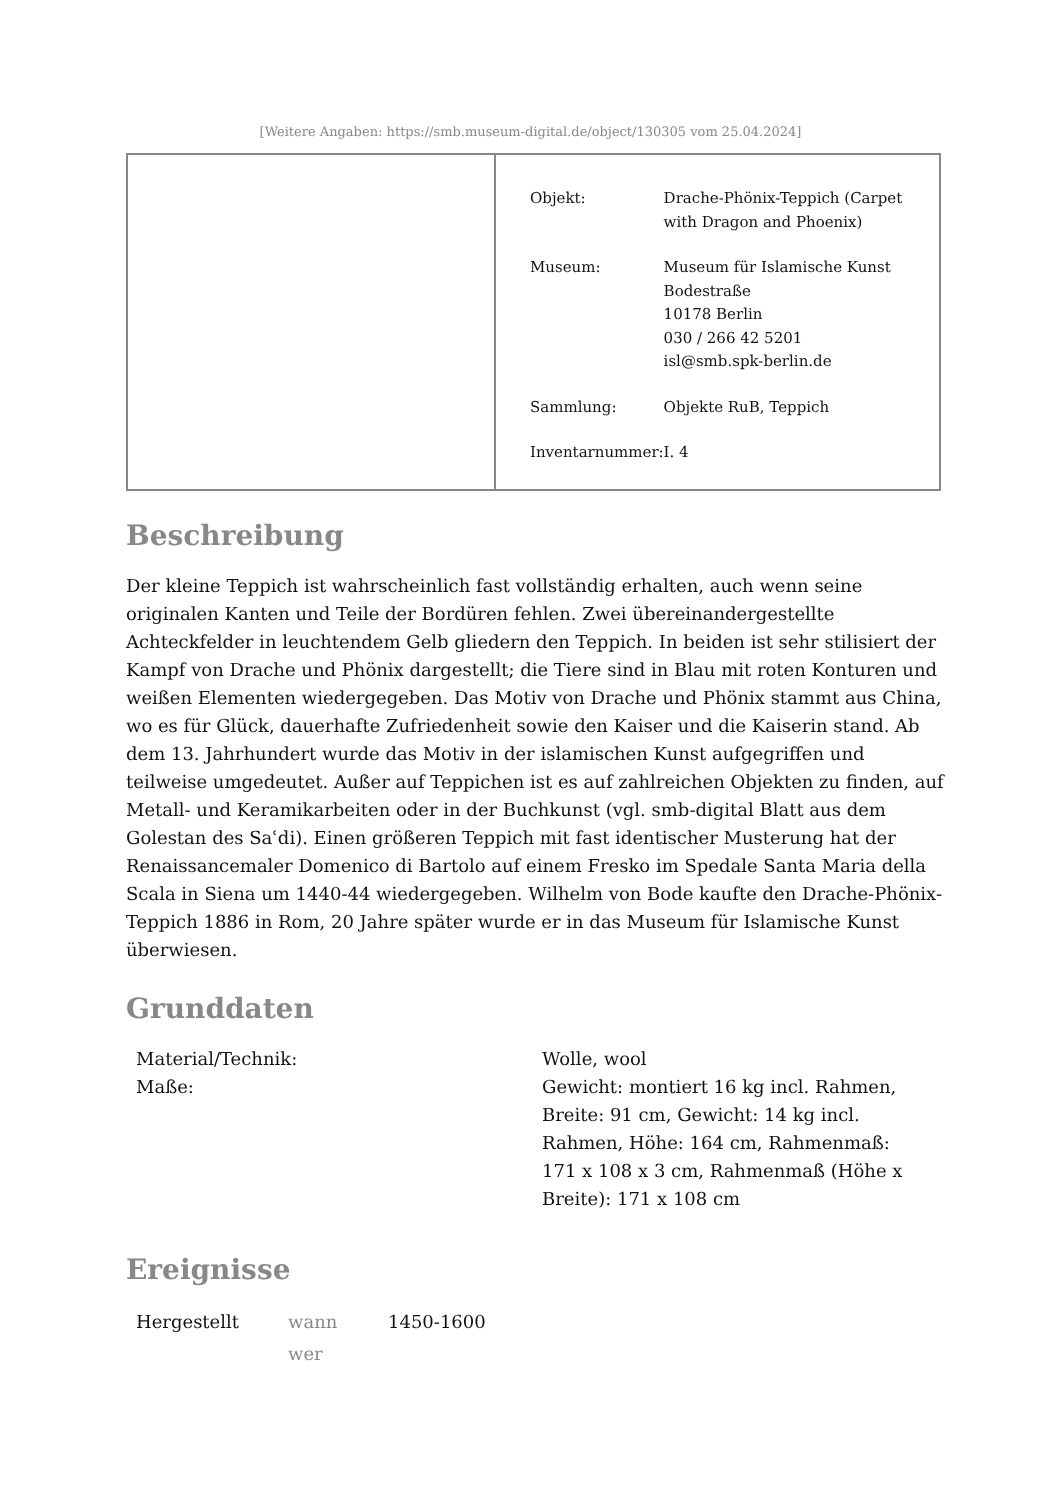[Weitere Angaben: https://smb.museum-digital.de/object/130305 vom 25.04.2024]
| Objekt: | Drache-Phönix-Teppich (Carpet with Dragon and Phoenix) |
| Museum: | Museum für Islamische Kunst Bodestraße 10178 Berlin 030 / 266 42 5201 isl@smb.spk-berlin.de |
| Sammlung: | Objekte RuB, Teppich |
| Inventarnummer: | I. 4 |
Beschreibung
Der kleine Teppich ist wahrscheinlich fast vollständig erhalten, auch wenn seine originalen Kanten und Teile der Bordüren fehlen. Zwei übereinandergestellte Achteckfelder in leuchtendem Gelb gliedern den Teppich. In beiden ist sehr stilisiert der Kampf von Drache und Phönix dargestellt; die Tiere sind in Blau mit roten Konturen und weißen Elementen wiedergegeben. Das Motiv von Drache und Phönix stammt aus China, wo es für Glück, dauerhafte Zufriedenheit sowie den Kaiser und die Kaiserin stand. Ab dem 13. Jahrhundert wurde das Motiv in der islamischen Kunst aufgegriffen und teilweise umgedeutet. Außer auf Teppichen ist es auf zahlreichen Objekten zu finden, auf Metall- und Keramikarbeiten oder in der Buchkunst (vgl. smb-digital Blatt aus dem Golestan des Saʿdi). Einen größeren Teppich mit fast identischer Musterung hat der Renaissancemaler Domenico di Bartolo auf einem Fresko im Spedale Santa Maria della Scala in Siena um 1440-44 wiedergegeben. Wilhelm von Bode kaufte den Drache-Phönix-Teppich 1886 in Rom, 20 Jahre später wurde er in das Museum für Islamische Kunst überwiesen.
Grunddaten
| Material/Technik: | Wolle, wool |
| Maße: | Gewicht: montiert 16 kg incl. Rahmen, Breite: 91 cm, Gewicht: 14 kg incl. Rahmen, Höhe: 164 cm, Rahmenmaß: 171 x 108 x 3 cm, Rahmenmaß (Höhe x Breite): 171 x 108 cm |
Ereignisse
| Hergestellt | wann | 1450-1600 |
| | wer | |